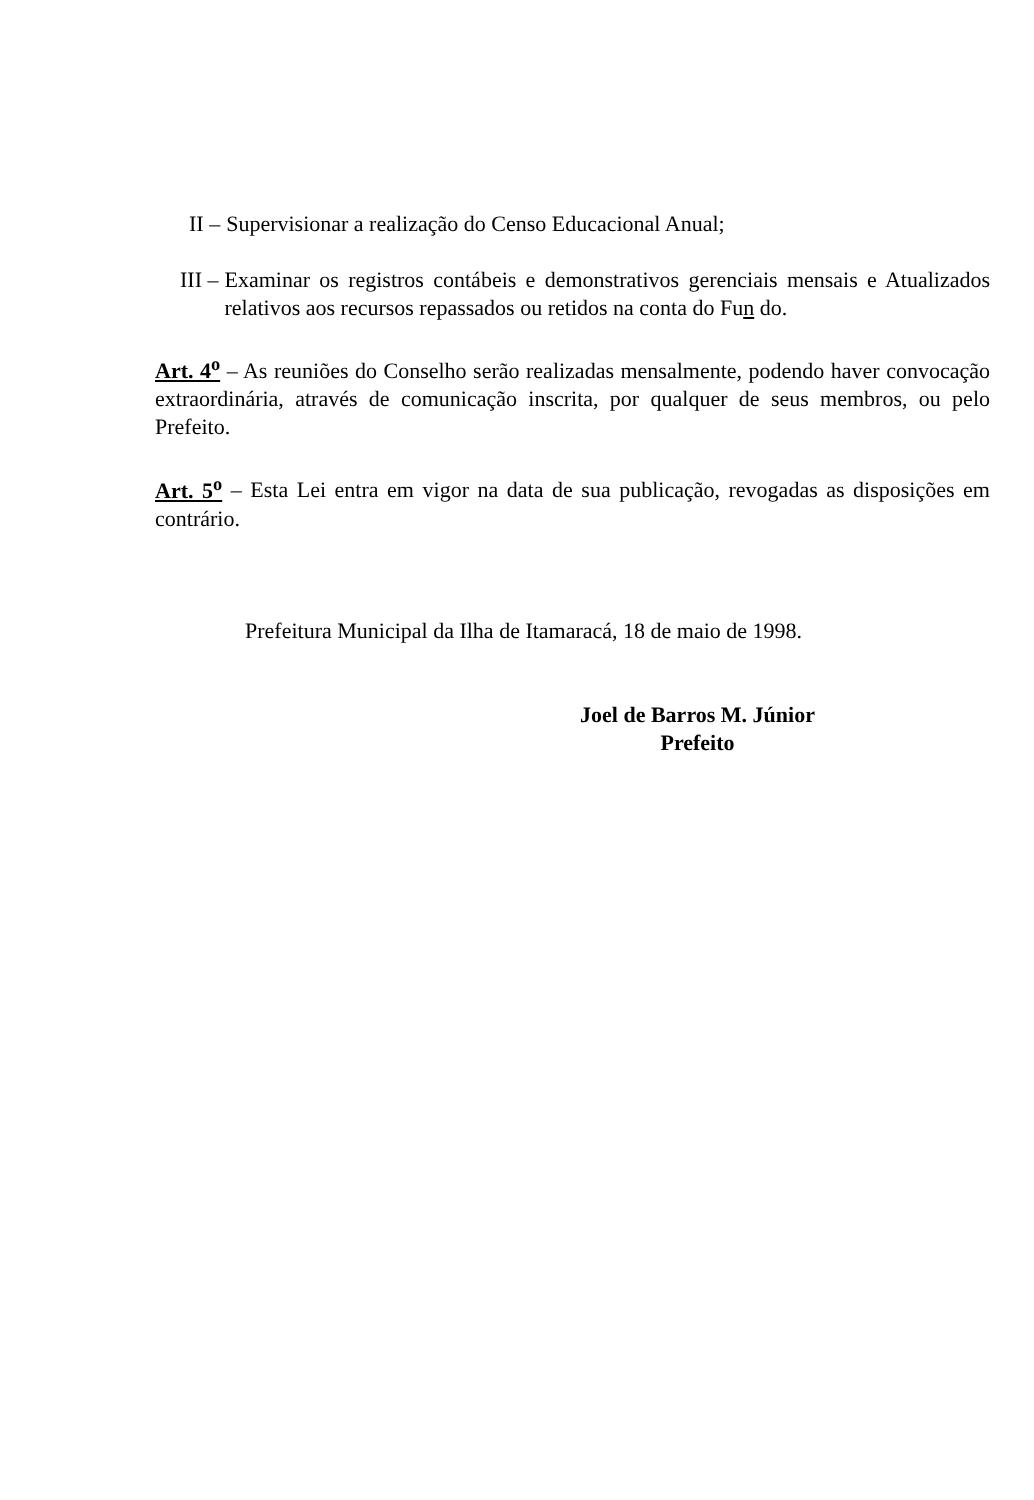II – Supervisionar a realização do Censo Educacional Anual;
III – Examinar os registros contábeis e demonstrativos gerenciais mensais e Atualizados relativos aos recursos repassados ou retidos na conta do Fun do.
Art. 4<sup>o</sup> – As reuniões do Conselho serão realizadas mensalmente, podendo haver convocação extraordinária, através de comunicação inscrita, por qualquer de seus membros, ou pelo Prefeito.
Art. 5<sup>o</sup> – Esta Lei entra em vigor na data de sua publicação, revogadas as disposições em contrário.
Prefeitura Municipal da Ilha de Itamaracá, 18 de maio de 1998.
Joel de Barros M. Júnior
Prefeito